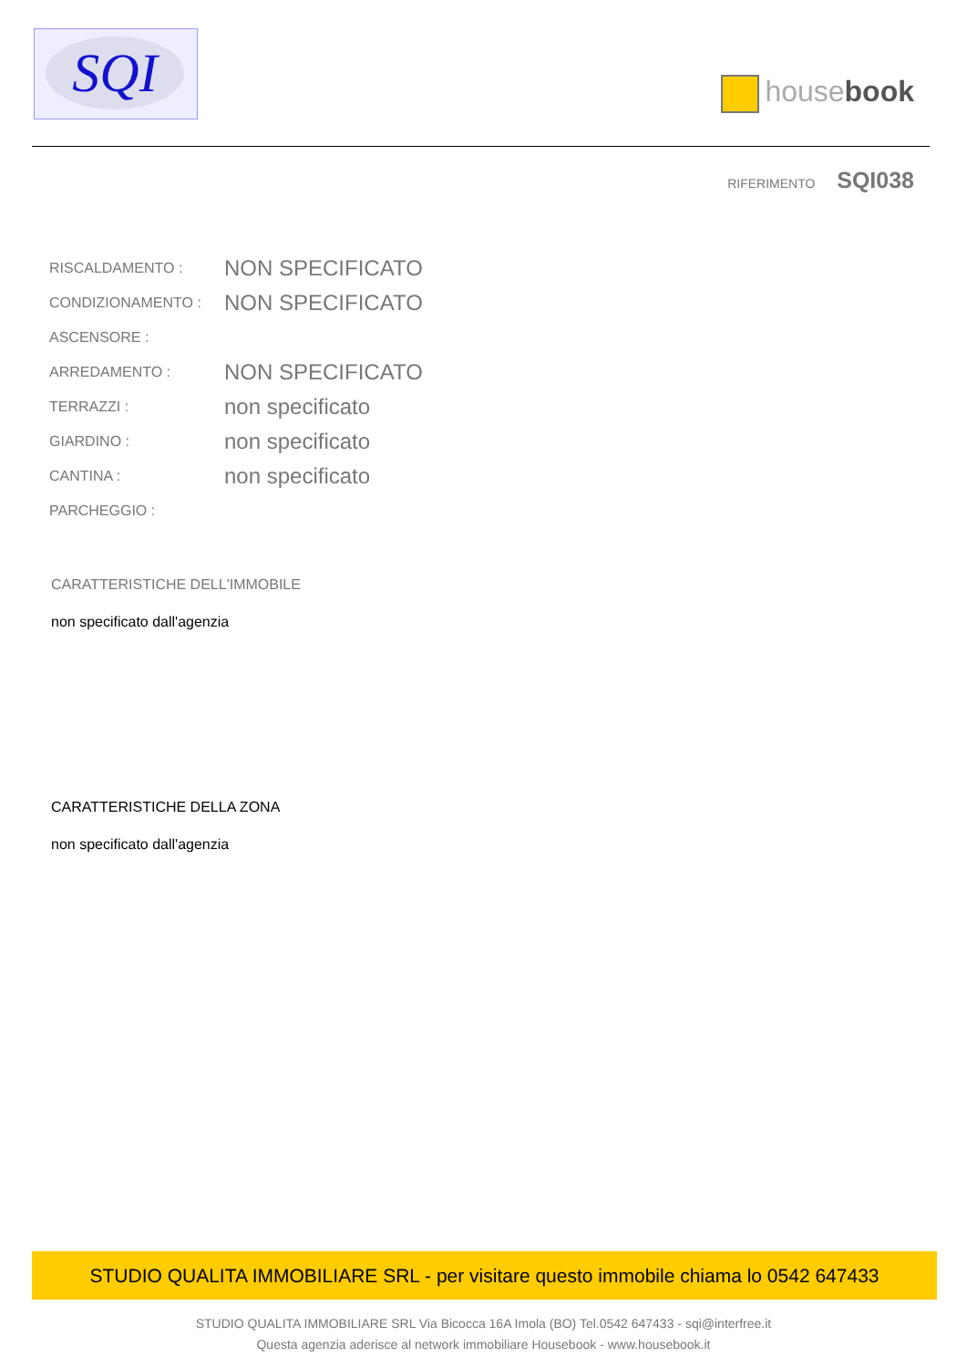SQI
housebook
RIFERIMENTO SQI038
| RISCALDAMENTO : | NON SPECIFICATO |
| CONDIZIONAMENTO : | NON SPECIFICATO |
| ASCENSORE : | |
| ARREDAMENTO : | NON SPECIFICATO |
| TERRAZZI : | non specificato |
| GIARDINO : | non specificato |
| CANTINA : | non specificato |
| PARCHEGGIO : | |
CARATTERISTICHE DELL'IMMOBILE
non specificato dall'agenzia
CARATTERISTICHE DELLA ZONA
non specificato dall'agenzia
STUDIO QUALITA IMMOBILIARE SRL - per visitare questo immobile chiama lo 0542 647433
STUDIO QUALITA IMMOBILIARE SRL Via Bicocca 16A Imola (BO) Tel.0542 647433 - sqi@interfree.it
Questa agenzia aderisce al network immobiliare Housebook - www.housebook.it